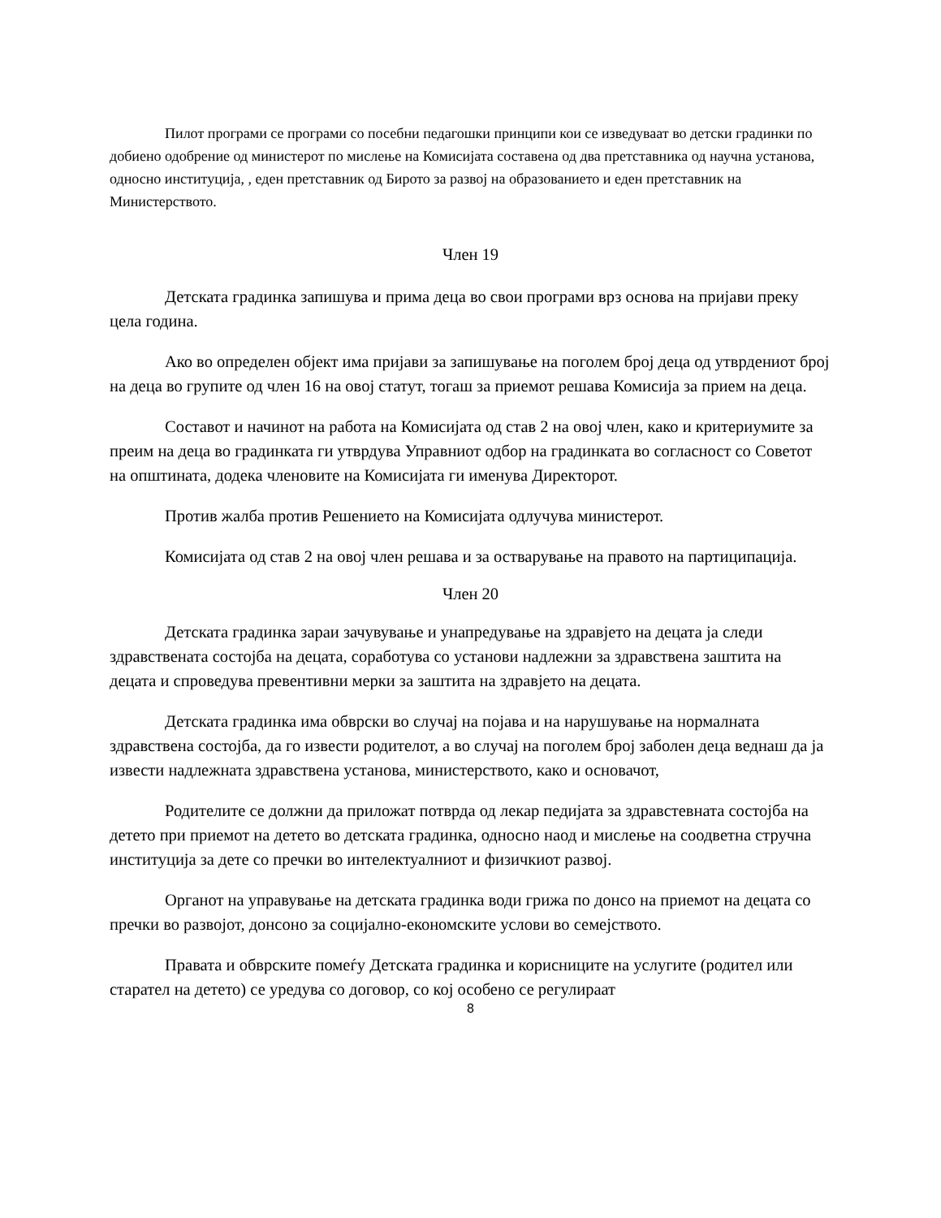Пилот програми се програми со посебни педагошки принципи кои се изведуваат во детски градинки по добиено одобрение од министерот по мислење на Комисијата составена од два претставника од научна установа, односно институција, , еден претставник од Бирото за развој на образованието и еден претставник на Министерството.
Член 19
Детската градинка запишува и прима деца во свои програми врз основа на пријави преку цела година.
Ако во определен објект има пријави за запишување на поголем број деца од утврдениот број на деца во групите од член 16 на овој статут, тогаш за приемот решава Комисија за прием на деца.
Составот и начинот на работа на Комисијата од став 2 на овој член, како и критериумите за преим на деца во градинката ги утврдува Управниот одбор на градинката во согласност со Советот на општината, додека членовите на Комисијата ги именува Директорот.
Против жалба против Решението на Комисијата одлучува министерот.
Комисијата од став 2 на овој член решава и за остварување на правото на партиципација.
Член 20
Детската градинка зараи зачувување и унапредување на здравјето на децата ја следи здравствената состојба на децата, соработува со установи надлежни за здравствена заштита на децата и спроведува превентивни мерки за заштита на здравјето на децата.
Детската градинка има обврски во случај на појава и на нарушување на нормалната здравствена состојба, да го извести родителот, а во случај на поголем број заболен деца веднаш да ја извести надлежната здравствена установа, министерството, како и основачот,
Родителите се должни да приложат потврда од лекар педијата за здравстевната состојба на детето при приемот на детето во детската градинка, односно наод и мислење на соодветна стручна институција за дете со пречки во интелектуалниот и физичкиот развој.
Органот на управување на детската градинка води грижа по донсо на приемот на децата со пречки во развојот, донсоно за социјално-економските услови во семејството.
Правата и обврските помеѓу Детската градинка и корисниците на услугите (родител или старател на детето) се уредува со договор, со кој особено се регулираат
8